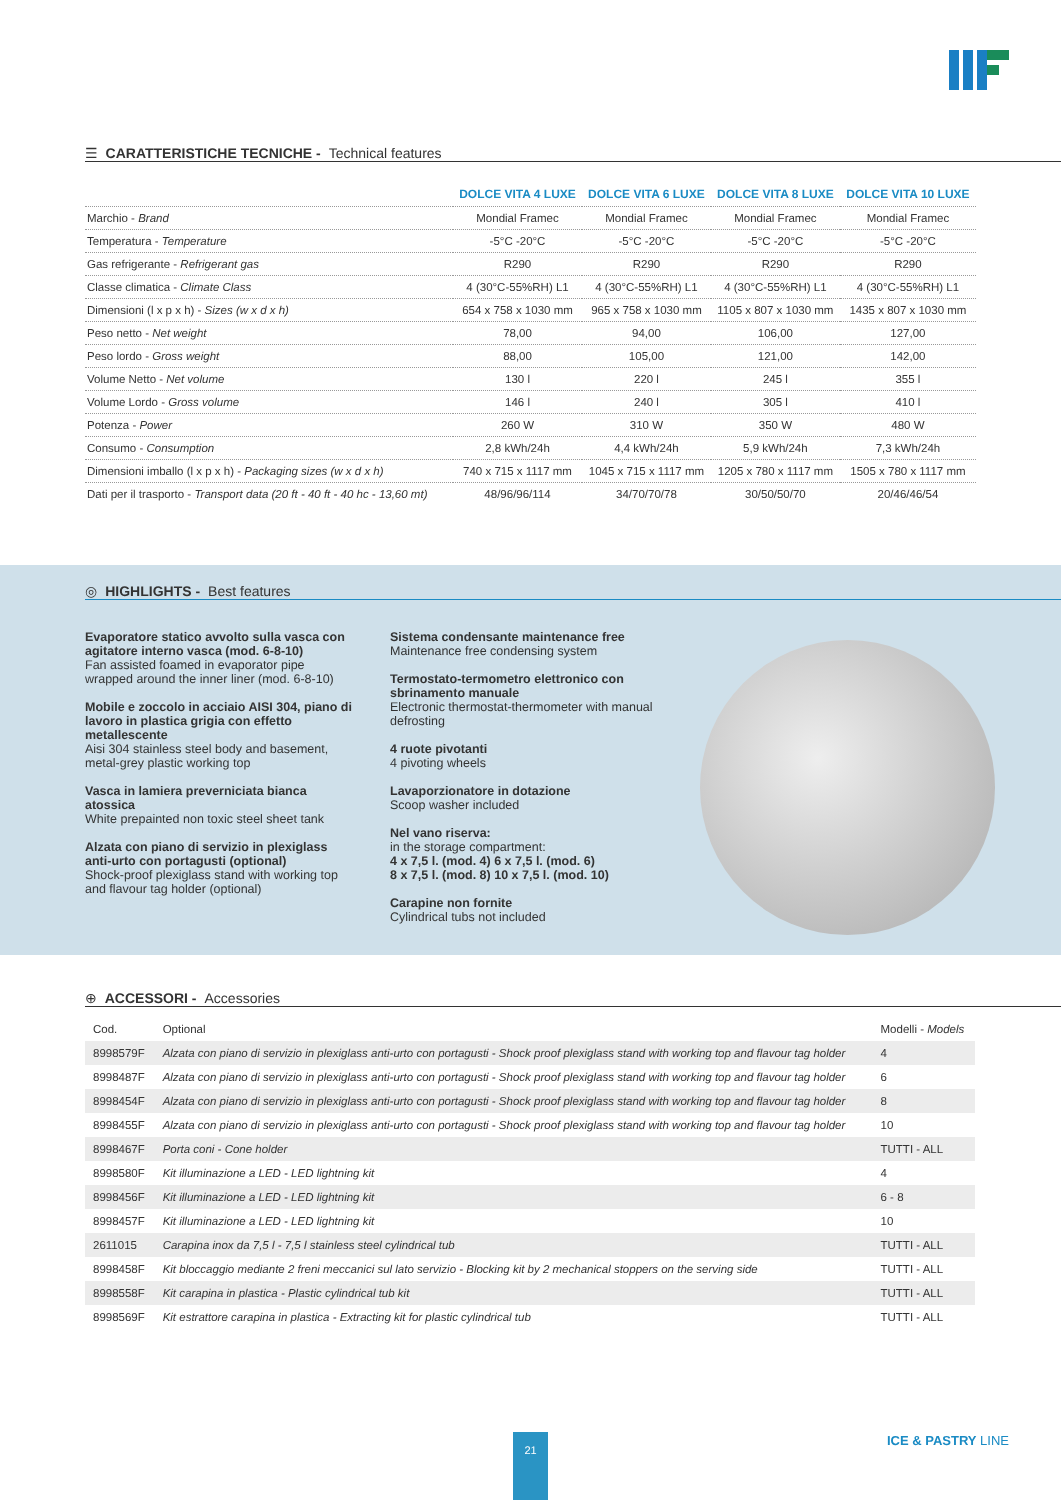☰ CARATTERISTICHE TECNICHE - Technical features
| | DOLCE VITA 4 LUXE | DOLCE VITA 6 LUXE | DOLCE VITA 8 LUXE | DOLCE VITA 10 LUXE |
| --- | --- | --- | --- | --- |
| Marchio - Brand | Mondial Framec | Mondial Framec | Mondial Framec | Mondial Framec |
| Temperatura - Temperature | -5°C -20°C | -5°C -20°C | -5°C -20°C | -5°C -20°C |
| Gas refrigerante - Refrigerant gas | R290 | R290 | R290 | R290 |
| Classe climatica - Climate Class | 4 (30°C-55%RH) L1 | 4 (30°C-55%RH) L1 | 4 (30°C-55%RH) L1 | 4 (30°C-55%RH) L1 |
| Dimensioni (l x p x h) - Sizes (w x d x h) | 654 x 758 x 1030 mm | 965 x 758 x 1030 mm | 1105 x 807 x 1030 mm | 1435 x 807 x 1030 mm |
| Peso netto - Net weight | 78,00 | 94,00 | 106,00 | 127,00 |
| Peso lordo - Gross weight | 88,00 | 105,00 | 121,00 | 142,00 |
| Volume Netto - Net volume | 130 l | 220 l | 245 l | 355 l |
| Volume Lordo - Gross volume | 146 l | 240 l | 305 l | 410 l |
| Potenza - Power | 260 W | 310 W | 350 W | 480 W |
| Consumo - Consumption | 2,8 kWh/24h | 4,4 kWh/24h | 5,9 kWh/24h | 7,3 kWh/24h |
| Dimensioni imballo (l x p x h) - Packaging sizes (w x d x h) | 740 x 715 x 1117 mm | 1045 x 715 x 1117 mm | 1205 x 780 x 1117 mm | 1505 x 780 x 1117 mm |
| Dati per il trasporto - Transport data (20 ft - 40 ft - 40 hc - 13,60 mt) | 48/96/96/114 | 34/70/70/78 | 30/50/50/70 | 20/46/46/54 |
◎ HIGHLIGHTS - Best features
Evaporatore statico avvolto sulla vasca con agitatore interno vasca (mod. 6-8-10)
Fan assisted foamed in evaporator pipe wrapped around the inner liner (mod. 6-8-10)
Mobile e zoccolo in acciaio AISI 304, piano di lavoro in plastica grigia con effetto metallescente
Aisi 304 stainless steel body and basement, metal-grey plastic working top
Vasca in lamiera preverniciata bianca atossica
White prepainted non toxic steel sheet tank
Alzata con piano di servizio in plexiglass anti-urto con portagusti (optional)
Shock-proof plexiglass stand with working top and flavour tag holder (optional)
Sistema condensante maintenance free
Maintenance free condensing system
Termostato-termometro elettronico con sbrinamento manuale
Electronic thermostat-thermometer with manual defrosting
4 ruote pivotanti
4 pivoting wheels
Lavaporzionatore in dotazione
Scoop washer included
Nel vano riserva:
in the storage compartment:
4 x 7,5 l. (mod. 4) 6 x 7,5 l. (mod. 6)
8 x 7,5 l. (mod. 8) 10 x 7,5 l. (mod. 10)
Carapine non fornite
Cylindrical tubs not included
⊕ ACCESSORI - Accessories
| Cod. | Optional | Modelli - Models |
| 8998579F | Alzata con piano di servizio in plexiglass anti-urto con portagusti - Shock proof plexiglass stand with working top and flavour tag holder | 4 |
| 8998487F | Alzata con piano di servizio in plexiglass anti-urto con portagusti - Shock proof plexiglass stand with working top and flavour tag holder | 6 |
| 8998454F | Alzata con piano di servizio in plexiglass anti-urto con portagusti - Shock proof plexiglass stand with working top and flavour tag holder | 8 |
| 8998455F | Alzata con piano di servizio in plexiglass anti-urto con portagusti - Shock proof plexiglass stand with working top and flavour tag holder | 10 |
| 8998467F | Porta coni - Cone holder | TUTTI - ALL |
| 8998580F | Kit illuminazione a LED - LED lightning kit | 4 |
| 8998456F | Kit illuminazione a LED - LED lightning kit | 6 - 8 |
| 8998457F | Kit illuminazione a LED - LED lightning kit | 10 |
| 2611015 | Carapina inox da 7,5 l - 7,5 l stainless steel cylindrical tub | TUTTI - ALL |
| 8998458F | Kit bloccaggio mediante 2 freni meccanici sul lato servizio - Blocking kit by 2 mechanical stoppers on the serving side | TUTTI - ALL |
| 8998558F | Kit carapina in plastica - Plastic cylindrical tub kit | TUTTI - ALL |
| 8998569F | Kit estrattore carapina in plastica - Extracting kit for plastic cylindrical tub | TUTTI - ALL |
21
ICE & PASTRY LINE